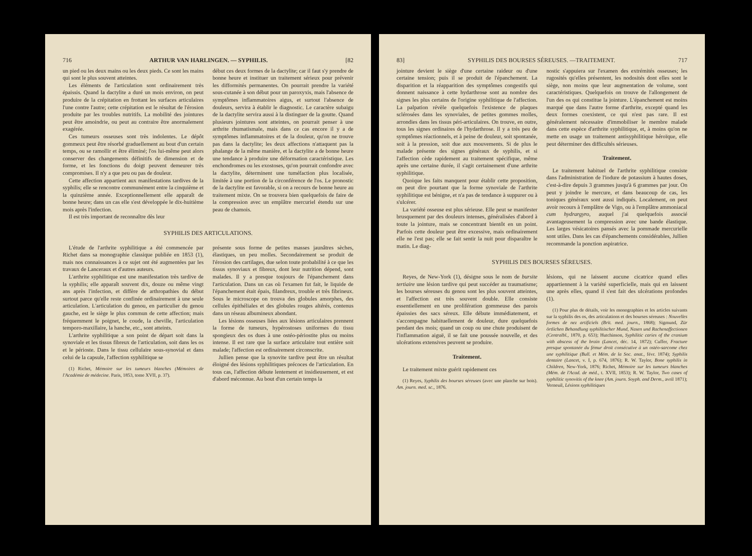716 ARTHUR VAN HARLINGEN. — SYPHILIS. [82
un pied ou les deux mains ou les deux pieds. Ce sont les mains qui sont le plus souvent atteintes.
Les éléments de l'articulation sont ordinairement très épaissis. Quand la dactylite a duré un mois environ, on peut produire de la crépitation en frottant les surfaces articulaires l'une contre l'autre; cette crépitation est le résultat de l'érosion produite par les troubles nutritifs. La mobilité des jointures peut être amoindrie, ou peut au contraire être anormalement exagérée.
Ces tumeurs osseuses sont très indolentes. Le dépôt gommeux peut être résorbé graduellement au bout d'un certain temps, ou se ramollir et être éliminé; l'os lui-même peut alors conserver des changements définitifs de dimension et de forme, et les fonctions du doigt peuvent demeurer très compromises. Il n'y a que peu ou pas de douleur.
Cette affection appartient aux manifestations tardives de la syphilis; elle se rencontre communément entre la cinquième et la quinzième année. Exceptionnellement elle apparaît de bonne heure; dans un cas elle s'est développée le dix-huitième mois après l'infection.
Il est très important de reconnaître dès leur
début ces deux formes de la dactylite; car il faut s'y prendre de bonne heure et instituer un traitement sérieux pour prévenir les difformités permanentes. On pourrait prendre la variété sous-cutanée à son début pour un paroxyxis, mais l'absence de symptômes inflammatoires aigus, et surtout l'absence de douleurs, servira à établir le diagnostic. Le caractère subaigu de la dactylite servira aussi à la distinguer de la goutte. Quand plusieurs jointures sont atteintes, on pourrait penser à une arthrite rhumatismale, mais dans ce cas encore il y a de symptômes inflammatoires et de la douleur, qu'on ne trouve pas dans la dactylite; les deux affections n'attaquent pas la phalange de la même manière, et la dactylite a de bonne heure une tendance à produire une déformation caractéristique. Les enchondromes ou les exostoses, qu'on pourrait confondre avec la dactylite, déterminent une tuméfaction plus localisée, limitée à une portion de la circonférence de l'os. Le pronostic de la dactylite est favorable, si on a recours de bonne heure au traitement mixte. On se trouvera bien quelquefois de faire de la compression avec un emplâtre mercuriel étendu sur une peau de chamois.
SYPHILIS DES ARTICULATIONS.
L'étude de l'arthrite syphilitique a été commencée par Richet dans sa monographie classique publiée en 1853 (1), mais nos connaissances à ce sujet ont été augmentées par les travaux de Lanceraux et d'autres auteurs.
L'arthrite syphilitique est une manifestation très tardive de la syphilis; elle apparaît souvent dix, douze ou même vingt ans après l'infection, et diffère de arthropathies du début surtout parce qu'elle reste confinée ordinairement à une seule articulation. L'articulation du genou, en particulier du genou gauche, est le siège le plus commun de cette affection; mais fréquemment le poignet, le coude, la cheville, l'articulation temporo-maxillaire, la hanche, etc., sont atteints.
L'arthrite syphilitique a son point de départ soit dans la synoviale et les tissus fibreux de l'articulation, soit dans les os et le périoste. Dans le tissu cellulaire sous-synovial et dans celui de la capsule, l'affection syphilitique se
(1) Richet, Mémoire sur les tumeurs blanches (Mémoires de l'Académie de médecine. Paris, 1853, tome XVII, p. 37).
présente sous forme de petites masses jaunâtres sèches, élastiques, un peu molles. Secondairement se produit de l'érosion des cartilages, due selon toute probabilité à ce que les tissus synoviaux et fibreux, dont leur nutrition dépend, sont malades. Il y a presque toujours de l'épanchement dans l'articulation. Dans un cas où l'examen fut fait, le liquide de l'épanchement était épais, filandreux, trouble et très fibrineux. Sous le microscope on trouva des globules amorphes, des cellules épithéliales et des globules rouges altérés, contenus dans un réseau albumineux abondant.
Les lésions osseuses liées aux lésions articulaires prennent la forme de tumeurs, hypérostoses uniformes du tissu spongieux des os dues à une ostéo-périostite plus ou moins intense. Il est rare que la surface articulaire tout entière soit malade; l'affection est ordinairement circonscrite.
Jullien pense que la synovite tardive peut être un résultat éloigné des lésions syphilitiques précoces de l'articulation. En tous cas, l'affection débute lentement et insidieusement, et est d'abord méconnue. Au bout d'un certain temps la
83] SYPHILIS DES BOURSES SÉREUSES. —TRAITEMENT. 717
jointure devient le siège d'une certaine raideur ou d'une certaine tension; puis il se produit de l'épanchement. La disparition et la réapparition des symptômes congestifs qui donnent naissance à cette hydarthrose sont au nombre des signes les plus certains de l'origine syphilitique de l'affection. La palpation révèle quelquefois l'existence de plaques sclérosées dans les synoviales, de petites gommes molles, arrondies dans les tissus péri-articulaires. On trouve, en outre, tous les signes ordinaires de l'hydarthrose. Il y a très peu de symptômes réactionnels, et à peine de douleur, soit spontanée, soit à la pression, soit due aux mouvements. Si de plus le malade présente des signes généraux de syphilis, et si l'affection cède rapidement au traitement spécifique, même après une certaine durée, il s'agit certainement d'une arthrite syphilitique.
Quoique les faits manquent pour établir cette proposition, on peut dire pourtant que la forme synoviale de l'arthrite syphilitique est bénigne, et n'a pas de tendance à suppurer ou à s'ulcérer.
La variété osseuse est plus sérieuse. Elle peut se manifester brusquement par des douleurs intenses, généralisées d'abord à toute la jointure, mais se concentrant bientôt en un point. Parfois cette douleur peut être excessive, mais ordinairement elle ne l'est pas; elle se fait sentir la nuit pour disparaître le matin. Le diag-
nostic s'appuiera sur l'examen des extrémités osseuses; les rugosités qu'elles présentent, les nodosités dont elles sont le siège, non moins que leur augmentation de volume, sont caractéristiques. Quelquefois on trouve de l'allongement de l'un des os qui constitue la jointure. L'épanchement est moins marqué que dans l'autre forme d'arthrite, excepté quand les deux formes coexistent, ce qui n'est pas rare. Il est généralement nécessaire d'immobiliser le membre malade dans cette espèce d'arthrite syphilitique, et, à moins qu'on ne mette en usage un traitement antisyphilitique héroïque, elle peut déterminer des difficultés sérieuses.
Traitement.
Le traitement habituel de l'arthrite syphilitique consiste dans l'administration de l'iodure de potassium à hautes doses, c'est-à-dire depuis 3 grammes jusqu'à 6 grammes par jour. On peut y joindre le mercure, et dans beaucoup de cas, les toniques généraux sont aussi indiqués. Localement, on peut avoir recours à l'emplâtre de Vigo, ou à l'emplâtre ammoniacal cum hydrargyro, auquel j'ai quelquefois associé avantageusement la compression avec une bande élastique. Les larges vésicatoires pansés avec la pommade mercurielle sont utiles. Dans les cas d'épanchements considérables, Jullien recommande la ponction aspiratrice.
SYPHILIS DES BOURSES SÉREUSES.
Reyes, de New-York (1), désigne sous le nom de bursite tertiaire une lésion tardive qui peut succéder au traumatisme; les bourses séreuses du genou sont les plus souvent atteintes, et l'affection est très souvent double. Elle consiste essentiellement en une prolifération gommeuse des parois épaissies des sacs séreux. Elle débute immédiatement, et s'accompagne habituellement de douleur, dure quelquefois pendant des mois; quand un coup ou une chute produisent de l'inflammation aiguë, il se fait une poussée nouvelle, et des ulcérations extensives peuvent se produire.
Traitement.
Le traitement mixte guérit rapidement ces
(1) Reyes, Syphilis des bourses séreuses (avec une planche sur bois). Am. journ. med. sc., 1876.
lésions, qui ne laissent aucune cicatrice quand elles appartiennent à la variété superficielle, mais qui en laissent une après elles, quand il s'est fait des ulcérations profondes (1).
(1) Pour plus de détails, voir les monographies et les articles suivants sur la syphilis des os, des articulations et des bourses séreuses : Nouvelles formes de nez artificiels (Brit. med. journ., 1868); Sigmund, Zür örtlichen Behandlung syphilitischer Mund, Nasen und Rachenaffectionen (Centralbl., 1870, p. 653); Hutchinson, Syphilitic caries of the cranium with abscess of the brain (Lancet, déc. 14, 1872); Cuffer, Fracture presque spontanée du fémur droit consécutive à un ostéo-sarcome chez une syphilitique (Bull. et Mém. de la Soc. anat., févr. 1874); Syphilis dentaire (Lancet, v. I, p. 674, 1876); R. W. Taylor, Bone syphilis in Children, New-York, 1876; Richet, Mémoire sur les tumeurs blanches (Mém. de l'Acad. de méd., t. XVII, 1853); R. W. Taylor, Two cases of syphilitic synovitis of the knee (Am. journ. Soyph. and Derm., avril 1871); Verneuil, Lésions syphilitiques